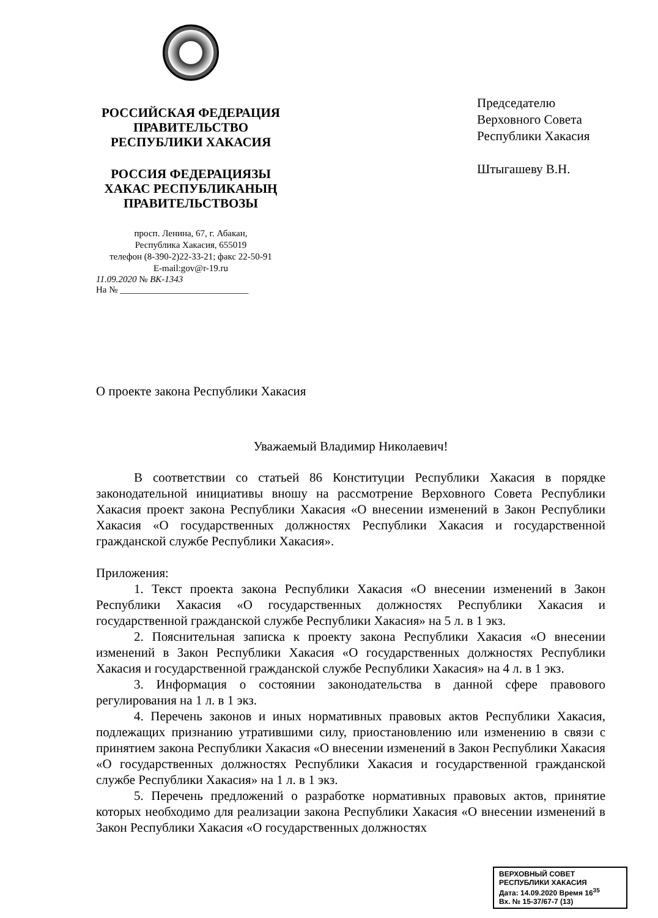РОССИЙСКАЯ ФЕДЕРАЦИЯ
ПРАВИТЕЛЬСТВО
РЕСПУБЛИКИ ХАКАСИЯ
РОССИЯ ФЕДЕРАЦИЯЗЫ
ХАКАС РЕСПУБЛИКАНЫҢ
ПРАВИТЕЛЬСТВОЗЫ
просп. Ленина, 67, г. Абакан,
Республика Хакасия, 655019
телефон (8-390-2)22-33-21; факс 22-50-91
E-mail:gov@r-19.ru
11.09.2020 № ВК-1343
На № ____________________________
Председателю
Верховного Совета
Республики Хакасия
Штыгашеву В.Н.
О проекте закона Республики Хакасия
Уважаемый Владимир Николаевич!
В соответствии со статьей 86 Конституции Республики Хакасия в порядке законодательной инициативы вношу на рассмотрение Верховного Совета Республики Хакасия проект закона Республики Хакасия «О внесении изменений в Закон Республики Хакасия «О государственных должностях Республики Хакасия и государственной гражданской службе Республики Хакасия».
Приложения:
1. Текст проекта закона Республики Хакасия «О внесении изменений в Закон Республики Хакасия «О государственных должностях Республики Хакасия и государственной гражданской службе Республики Хакасия» на 5 л. в 1 экз.
2. Пояснительная записка к проекту закона Республики Хакасия «О внесении изменений в Закон Республики Хакасия «О государственных должностях Республики Хакасия и государственной гражданской службе Республики Хакасия» на 4 л. в 1 экз.
3. Информация о состоянии законодательства в данной сфере правового регулирования на 1 л. в 1 экз.
4. Перечень законов и иных нормативных правовых актов Республики Хакасия, подлежащих признанию утратившими силу, приостановлению или изменению в связи с принятием закона Республики Хакасия «О внесении изменений в Закон Республики Хакасия «О государственных должностях Республики Хакасия и государственной гражданской службе Республики Хакасия» на 1 л. в 1 экз.
5. Перечень предложений о разработке нормативных правовых актов, принятие которых необходимо для реализации закона Республики Хакасия «О внесении изменений в Закон Республики Хакасия «О государственных должностях
ВЕРХОВНЫЙ СОВЕТ
РЕСПУБЛИКИ ХАКАСИЯ
Дата: 14.09.2020 Время 16<sup>35</sup>
Вх. № 15-37/67-7 (13)